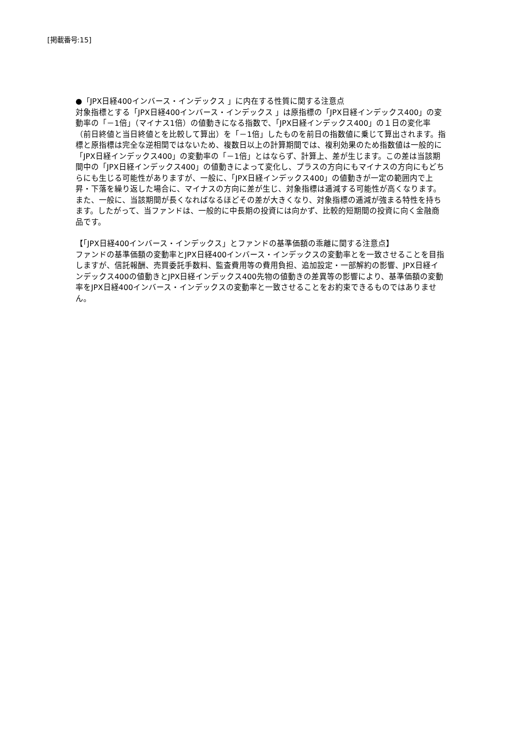[掲載番号:15]
●「JPX日経400インバース・インデックス 」に内在する性質に関する注意点
対象指標とする「JPX日経400インバース・インデックス 」は原指標の「JPX日経インデックス400」の変動率の「－1倍」（マイナス1倍）の値動きになる指数で、「JPX日経インデックス400」の１日の変化率（前日終値と当日終値とを比較して算出）を「－1倍」したものを前日の指数値に乗じて算出されます。指標と原指標は完全な逆相関ではないため、複数日以上の計算期間では、複利効果のため指数値は一般的に「JPX日経インデックス400」の変動率の「－1倍」とはならず、計算上、差が生じます。この差は当該期間中の「JPX日経インデックス400」の値動きによって変化し、プラスの方向にもマイナスの方向にもどちらにも生じる可能性がありますが、一般に、「JPX日経インデックス400」の値動きが一定の範囲内で上昇・下落を繰り返した場合に、マイナスの方向に差が生じ、対象指標は逓減する可能性が高くなります。また、一般に、当該期間が長くなればなるほどその差が大きくなり、対象指標の逓減が強まる特性を持ちます。したがって、当ファンドは、一般的に中長期の投資には向かず、比較的短期間の投資に向く金融商品です。
【「JPX日経400インバース・インデックス」とファンドの基準価額の乖離に関する注意点】
ファンドの基準価額の変動率とJPX日経400インバース・インデックスの変動率とを一致させることを目指しますが、信託報酬、売買委託手数料、監査費用等の費用負担、追加設定・一部解約の影響、JPX日経インデックス400の値動きとJPX日経インデックス400先物の値動きの差異等の影響により、基準価額の変動率をJPX日経400インバース・インデックスの変動率と一致させることをお約束できるものではありません。